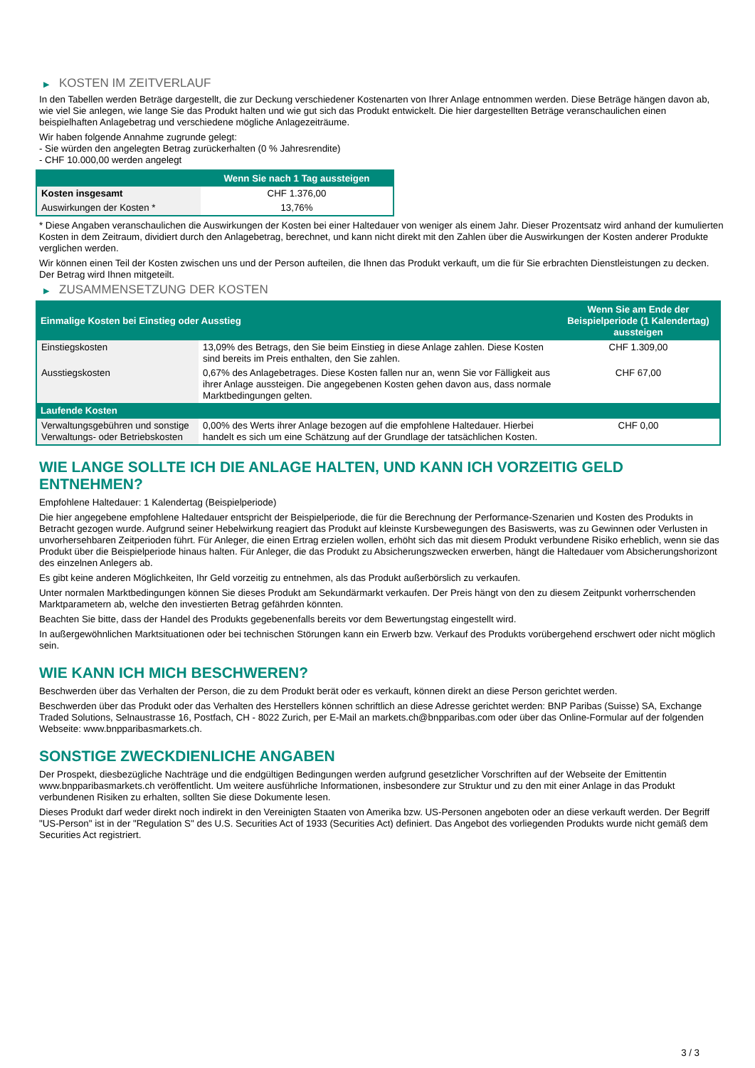▶ KOSTEN IM ZEITVERLAUF
In den Tabellen werden Beträge dargestellt, die zur Deckung verschiedener Kostenarten von Ihrer Anlage entnommen werden. Diese Beträge hängen davon ab, wie viel Sie anlegen, wie lange Sie das Produkt halten und wie gut sich das Produkt entwickelt. Die hier dargestellten Beträge veranschaulichen einen beispielhaften Anlagebetrag und verschiedene mögliche Anlagezeiträume.
Wir haben folgende Annahme zugrunde gelegt:
- Sie würden den angelegten Betrag zurückerhalten (0 % Jahresrendite)
- CHF 10.000,00 werden angelegt
| | Wenn Sie nach 1 Tag aussteigen |
| --- | --- |
| Kosten insgesamt | CHF 1.376,00 |
| Auswirkungen der Kosten * | 13,76% |
* Diese Angaben veranschaulichen die Auswirkungen der Kosten bei einer Haltedauer von weniger als einem Jahr. Dieser Prozentsatz wird anhand der kumulierten Kosten in dem Zeitraum, dividiert durch den Anlagebetrag, berechnet, und kann nicht direkt mit den Zahlen über die Auswirkungen der Kosten anderer Produkte verglichen werden.
Wir können einen Teil der Kosten zwischen uns und der Person aufteilen, die Ihnen das Produkt verkauft, um die für Sie erbrachten Dienstleistungen zu decken. Der Betrag wird Ihnen mitgeteilt.
▶ ZUSAMMENSETZUNG DER KOSTEN
| Einmalige Kosten bei Einstieg oder Ausstieg | | Wenn Sie am Ende der Beispielperiode (1 Kalendertag) aussteigen |
| --- | --- | --- |
| Einstiegskosten | 13,09% des Betrags, den Sie beim Einstieg in diese Anlage zahlen. Diese Kosten sind bereits im Preis enthalten, den Sie zahlen. | CHF 1.309,00 |
| Ausstiegskosten | 0,67% des Anlagebetrages. Diese Kosten fallen nur an, wenn Sie vor Fälligkeit aus ihrer Anlage aussteigen. Die angegebenen Kosten gehen davon aus, dass normale Marktbedingungen gelten. | CHF 67,00 |
| Laufende Kosten | | |
| Verwaltungsgebühren und sonstige Verwaltungs- oder Betriebskosten | 0,00% des Werts ihrer Anlage bezogen auf die empfohlene Haltedauer. Hierbei handelt es sich um eine Schätzung auf der Grundlage der tatsächlichen Kosten. | CHF 0,00 |
WIE LANGE SOLLTE ICH DIE ANLAGE HALTEN, UND KANN ICH VORZEITIG GELD ENTNEHMEN?
Empfohlene Haltedauer: 1 Kalendertag (Beispielperiode)
Die hier angegebene empfohlene Haltedauer entspricht der Beispielperiode, die für die Berechnung der Performance-Szenarien und Kosten des Produkts in Betracht gezogen wurde. Aufgrund seiner Hebelwirkung reagiert das Produkt auf kleinste Kursbewegungen des Basiswerts, was zu Gewinnen oder Verlusten in unvorhersehbaren Zeitperioden führt. Für Anleger, die einen Ertrag erzielen wollen, erhöht sich das mit diesem Produkt verbundene Risiko erheblich, wenn sie das Produkt über die Beispielperiode hinaus halten. Für Anleger, die das Produkt zu Absicherungszwecken erwerben, hängt die Haltedauer vom Absicherungshorizont des einzelnen Anlegers ab.
Es gibt keine anderen Möglichkeiten, Ihr Geld vorzeitig zu entnehmen, als das Produkt außerbörslich zu verkaufen.
Unter normalen Marktbedingungen können Sie dieses Produkt am Sekundärmarkt verkaufen. Der Preis hängt von den zu diesem Zeitpunkt vorherrschenden Marktparametern ab, welche den investierten Betrag gefährden könnten.
Beachten Sie bitte, dass der Handel des Produkts gegebenenfalls bereits vor dem Bewertungstag eingestellt wird.
In außergewöhnlichen Marktsituationen oder bei technischen Störungen kann ein Erwerb bzw. Verkauf des Produkts vorübergehend erschwert oder nicht möglich sein.
WIE KANN ICH MICH BESCHWEREN?
Beschwerden über das Verhalten der Person, die zu dem Produkt berät oder es verkauft, können direkt an diese Person gerichtet werden.
Beschwerden über das Produkt oder das Verhalten des Herstellers können schriftlich an diese Adresse gerichtet werden: BNP Paribas (Suisse) SA, Exchange Traded Solutions, Selnaustrasse 16, Postfach, CH - 8022 Zurich, per E-Mail an markets.ch@bnpparibas.com oder über das Online-Formular auf der folgenden Webseite: www.bnpparibasmarkets.ch.
SONSTIGE ZWECKDIENLICHE ANGABEN
Der Prospekt, diesbezügliche Nachträge und die endgültigen Bedingungen werden aufgrund gesetzlicher Vorschriften auf der Webseite der Emittentin www.bnpparibasmarkets.ch veröffentlicht. Um weitere ausführliche Informationen, insbesondere zur Struktur und zu den mit einer Anlage in das Produkt verbundenen Risiken zu erhalten, sollten Sie diese Dokumente lesen.
Dieses Produkt darf weder direkt noch indirekt in den Vereinigten Staaten von Amerika bzw. US-Personen angeboten oder an diese verkauft werden. Der Begriff "US-Person" ist in der "Regulation S" des U.S. Securities Act of 1933 (Securities Act) definiert. Das Angebot des vorliegenden Produkts wurde nicht gemäß dem Securities Act registriert.
3 / 3